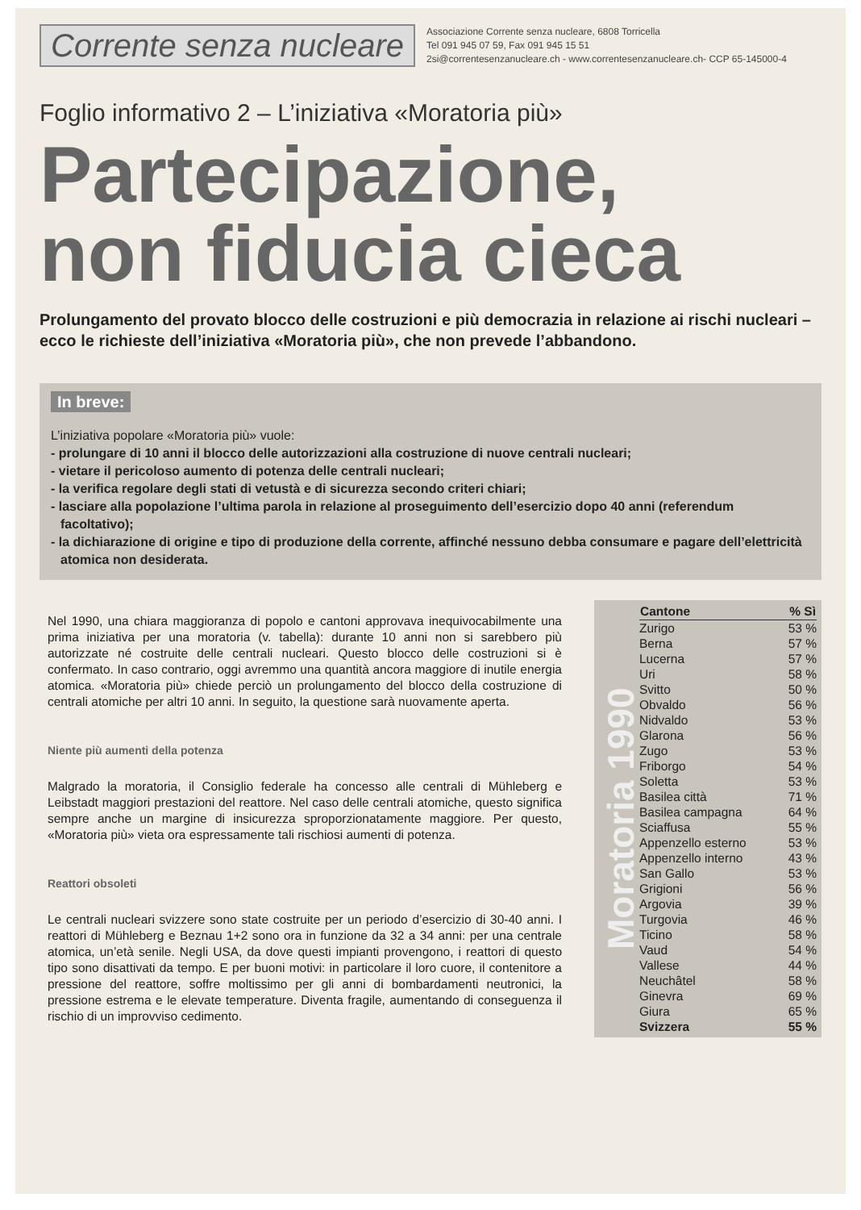Corrente senza nucleare
Associazione Corrente senza nucleare, 6808 Torricella
Tel 091 945 07 59, Fax 091 945 15 51
2si@correntesenzanucleare.ch - www.correntesenzanucleare.ch- CCP 65-145000-4
Foglio informativo 2 – L’iniziativa «Moratoria più»
Partecipazione,
non fiducia cieca
Prolungamento del provato blocco delle costruzioni e più democrazia in relazione ai rischi nucleari – ecco le richieste dell’iniziativa «Moratoria più», che non prevede l’abbandono.
In breve:
L’iniziativa popolare «Moratoria più» vuole:
- prolungare di 10 anni il blocco delle autorizzazioni alla costruzione di nuove centrali nucleari;
- vietare il pericoloso aumento di potenza delle centrali nucleari;
- la verifica regolare degli stati di vetustà e di sicurezza secondo criteri chiari;
- lasciare alla popolazione l’ultima parola in relazione al proseguimento dell’esercizio dopo 40 anni (referendum facoltativo);
- la dichiarazione di origine e tipo di produzione della corrente, affinché nessuno debba consumare e pagare dell’elettricità atomica non desiderata.
Nel 1990, una chiara maggioranza di popolo e cantoni approvava inequivocabilmente una prima iniziativa per una moratoria (v. tabella): durante 10 anni non si sarebbero più autorizzate né costruite delle centrali nucleari. Questo blocco delle costruzioni si è confermato. In caso contrario, oggi avremmo una quantità ancora maggiore di inutile energia atomica. «Moratoria più» chiede perciò un prolungamento del blocco della costruzione di centrali atomiche per altri 10 anni. In seguito, la questione sarà nuovamente aperta.
Niente più aumenti della potenza
Malgrado la moratoria, il Consiglio federale ha concesso alle centrali di Mühleberg e Leibstadt maggiori prestazioni del reattore. Nel caso delle centrali atomiche, questo significa sempre anche un margine di insicurezza sproporzionatamente maggiore. Per questo, «Moratoria più» vieta ora espressamente tali rischiosi aumenti di potenza.
Reattori obsoleti
Le centrali nucleari svizzere sono state costruite per un periodo d’esercizio di 30-40 anni. I reattori di Mühleberg e Beznau 1+2 sono ora in funzione da 32 a 34 anni: per una centrale atomica, un’età senile. Negli USA, da dove questi impianti provengono, i reattori di questo tipo sono disattivati da tempo. E per buoni motivi: in particolare il loro cuore, il contenitore a pressione del reattore, soffre moltissimo per gli anni di bombardamenti neutronici, la pressione estrema e le elevate temperature. Diventa fragile, aumentando di conseguenza il rischio di un improvviso cedimento.
Moratoria 1990
| Cantone | % Sì |
| --- | --- |
| Zurigo | 53 % |
| Berna | 57 % |
| Lucerna | 57 % |
| Uri | 58 % |
| Svitto | 50 % |
| Obvaldo | 56 % |
| Nidvaldo | 53 % |
| Glarona | 56 % |
| Zugo | 53 % |
| Friborgo | 54 % |
| Soletta | 53 % |
| Basilea città | 71 % |
| Basilea campagna | 64 % |
| Sciaffusa | 55 % |
| Appenzello esterno | 53 % |
| Appenzello interno | 43 % |
| San Gallo | 53 % |
| Grigioni | 56 % |
| Argovia | 39 % |
| Turgovia | 46 % |
| Ticino | 58 % |
| Vaud | 54 % |
| Vallese | 44 % |
| Neuchâtel | 58 % |
| Ginevra | 69 % |
| Giura | 65 % |
| Svizzera | 55 % |